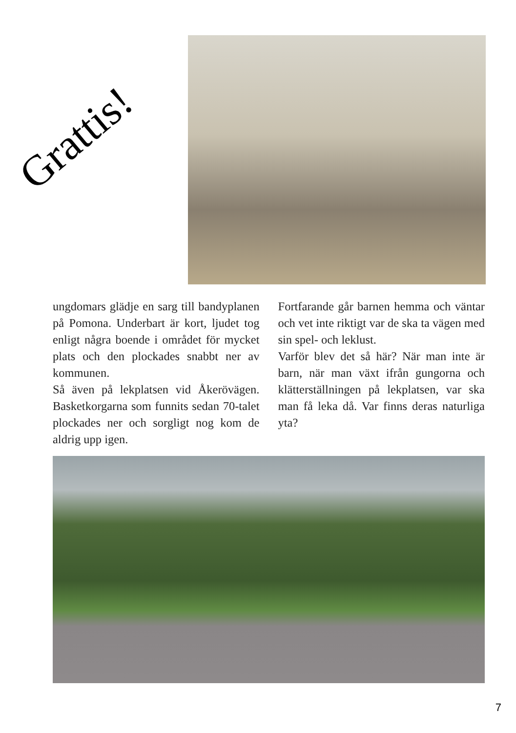Grattis!
ungdomars glädje en sarg till bandyplanen på Pomona. Underbart är kort, ljudet tog enligt några boende i området för mycket plats och den plockades snabbt ner av kommunen.
Så även på lekplatsen vid Åkerövägen. Basketkorgarna som funnits sedan 70-talet plockades ner och sorgligt nog kom de aldrig upp igen.
Fortfarande går barnen hemma och väntar och vet inte riktigt var de ska ta vägen med sin spel- och leklust.
Varför blev det så här? När man inte är barn, när man växt ifrån gungorna och klätterställningen på lekplatsen, var ska man få leka då. Var finns deras naturliga yta?
7